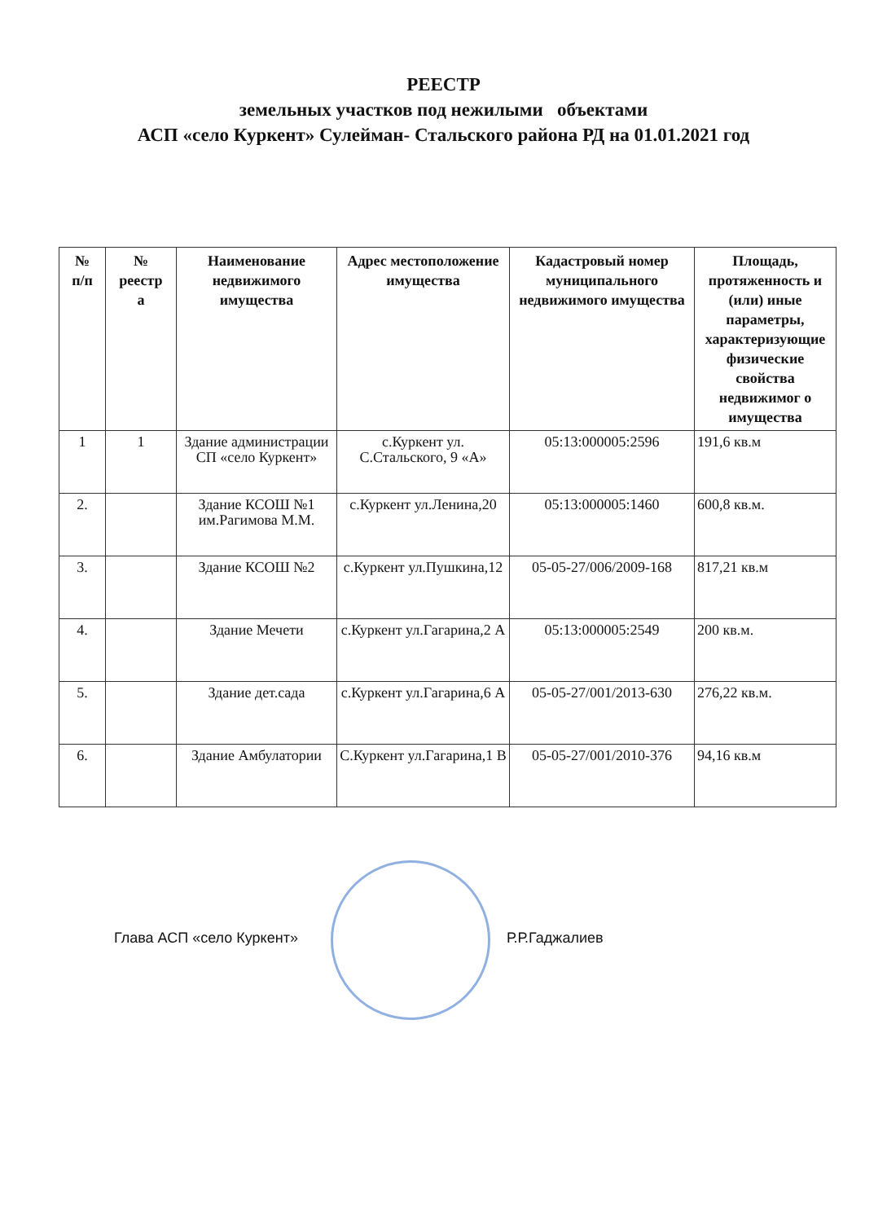РЕЕСТР
земельных участков под нежилыми объектами
АСП «село Куркент» Сулейман- Стальского района РД на 01.01.2021 год
| № п/п | № реестр а | Наименование недвижимого имущества | Адрес местоположение имущества | Кадастровый номер муниципального недвижимого имущества | Площадь, протяженность и (или) иные параметры, характеризующие физические свойства недвижимог о имущества |
| --- | --- | --- | --- | --- | --- |
| 1 | 1 | Здание администрации СП «село Куркент» | с.Куркент ул. С.Стальского, 9 «А» | 05:13:000005:2596 | 191,6 кв.м |
| 2. | | Здание КСОШ №1 им.Рагимова М.М. | с.Куркент ул.Ленина,20 | 05:13:000005:1460 | 600,8 кв.м. |
| 3. | | Здание КСОШ №2 | с.Куркент ул.Пушкина,12 | 05-05-27/006/2009-168 | 817,21 кв.м |
| 4. | | Здание Мечети | с.Куркент ул.Гагарина,2 А | 05:13:000005:2549 | 200 кв.м. |
| 5. | | Здание дет.сада | с.Куркент ул.Гагарина,6 А | 05-05-27/001/2013-630 | 276,22 кв.м. |
| 6. | | Здание Амбулатории | С.Куркент ул.Гагарина,1 В | 05-05-27/001/2010-376 | 94,16 кв.м |
Глава АСП «село Куркент» Р.Р.Гаджалиев